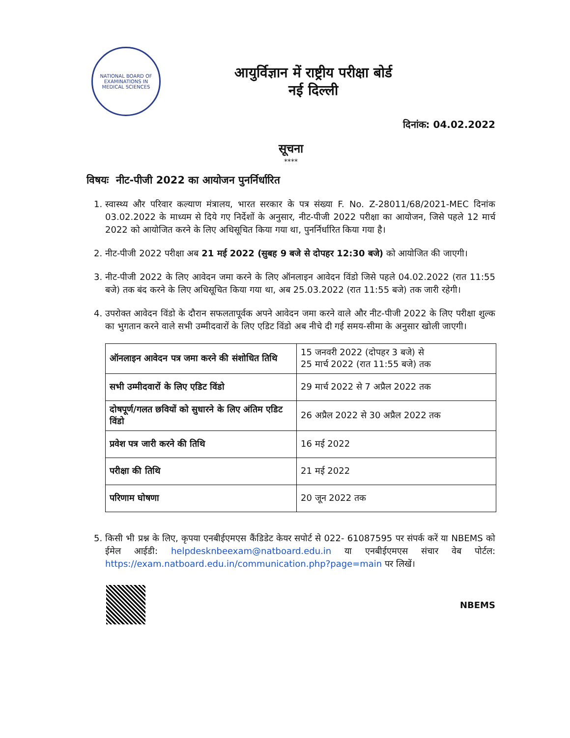NATIONAL BOARD OF EXAMINATIONS IN MEDICAL SCIENCES
आयुर्विज्ञान में राष्ट्रीय परीक्षा बोर्ड
नई दिल्ली
दिनांक: 04.02.2022
सूचना
****
विषयः नीट-पीजी 2022 का आयोजन पुनर्निर्धारित
1. स्वास्थ्य और परिवार कल्याण मंत्रालय, भारत सरकार के पत्र संख्या F. No. Z-28011/68/2021-MEC दिनांक 03.02.2022 के माध्यम से दिये गए निर्देशों के अनुसार, नीट-पीजी 2022 परीक्षा का आयोजन, जिसे पहले 12 मार्च 2022 को आयोजित करने के लिए अधिसूचित किया गया था, पुनर्निर्धारित किया गया है।
2. नीट-पीजी 2022 परीक्षा अब 21 मई 2022 (सुबह 9 बजे से दोपहर 12:30 बजे) को आयोजित की जाएगी।
3. नीट-पीजी 2022 के लिए आवेदन जमा करने के लिए ऑनलाइन आवेदन विंडो जिसे पहले 04.02.2022 (रात 11:55 बजे) तक बंद करने के लिए अधिसूचित किया गया था, अब 25.03.2022 (रात 11:55 बजे) तक जारी रहेगी।
4. उपरोक्त आवेदन विंडो के दौरान सफलतापूर्वक अपने आवेदन जमा करने वाले और नीट-पीजी 2022 के लिए परीक्षा शुल्क का भुगतान करने वाले सभी उम्मीदवारों के लिए एडिट विंडो अब नीचे दी गई समय-सीमा के अनुसार खोली जाएगी।
| ऑनलाइन आवेदन पत्र जमा करने की संशोधित तिथि | 15 जनवरी 2022 (दोपहर 3 बजे) से 25 मार्च 2022 (रात 11:55 बजे) तक |
| सभी उम्मीदवारों के लिए एडिट विंडो | 29 मार्च 2022 से 7 अप्रैल 2022 तक |
| दोषपूर्ण/गलत छवियों को सुधारने के लिए अंतिम एडिट विंडो | 26 अप्रैल 2022 से 30 अप्रैल 2022 तक |
| प्रवेश पत्र जारी करने की तिथि | 16 मई 2022 |
| परीक्षा की तिथि | 21 मई 2022 |
| परिणाम घोषणा | 20 जून 2022 तक |
5. किसी भी प्रश्न के लिए, कृपया एनबीईएमएस कैंडिडेट केयर सपोर्ट से 022- 61087595 पर संपर्क करें या NBEMS को ईमेल आईडी: helpdesknbeexam@natboard.edu.in या एनबीईएमएस संचार वेब पोर्टल: https://exam.natboard.edu.in/communication.php?page=main पर लिखें।
NBEMS